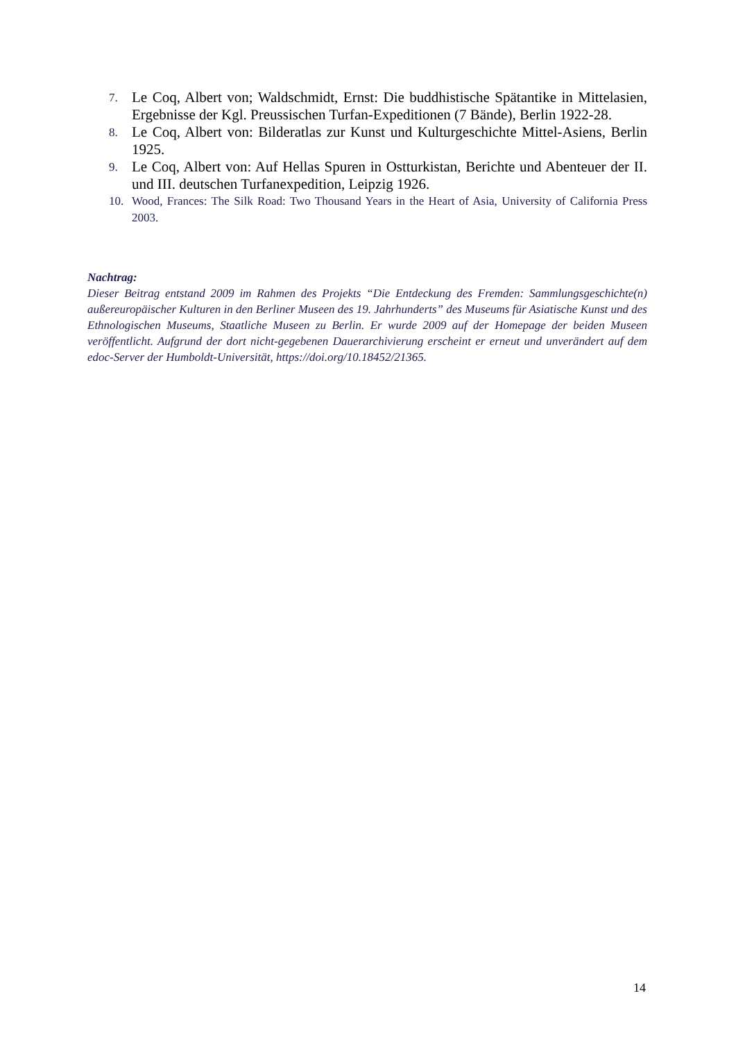7.
Le Coq, Albert von; Waldschmidt, Ernst: Die buddhistische Spätantike in Mittelasien, Ergebnisse der Kgl. Preussischen Turfan-Expeditionen (7 Bände), Berlin 1922-28.
8.
Le Coq, Albert von: Bilderatlas zur Kunst und Kulturgeschichte Mittel-Asiens, Berlin 1925.
9.
Le Coq, Albert von: Auf Hellas Spuren in Ostturkistan, Berichte und Abenteuer der II. und III. deutschen Turfanexpedition, Leipzig 1926.
10. Wood, Frances: The Silk Road: Two Thousand Years in the Heart of Asia, University of California Press 2003.
Nachtrag:
Dieser Beitrag entstand 2009 im Rahmen des Projekts “Die Entdeckung des Fremden: Sammlungsgeschichte(n) außereuropäischer Kulturen in den Berliner Museen des 19. Jahrhunderts” des Museums für Asiatische Kunst und des Ethnologischen Museums, Staatliche Museen zu Berlin. Er wurde 2009 auf der Homepage der beiden Museen veröffentlicht. Aufgrund der dort nicht-gegebenen Dauerarchivierung erscheint er erneut und unverändert auf dem edoc-Server der Humboldt-Universität, https://doi.org/10.18452/21365.
14